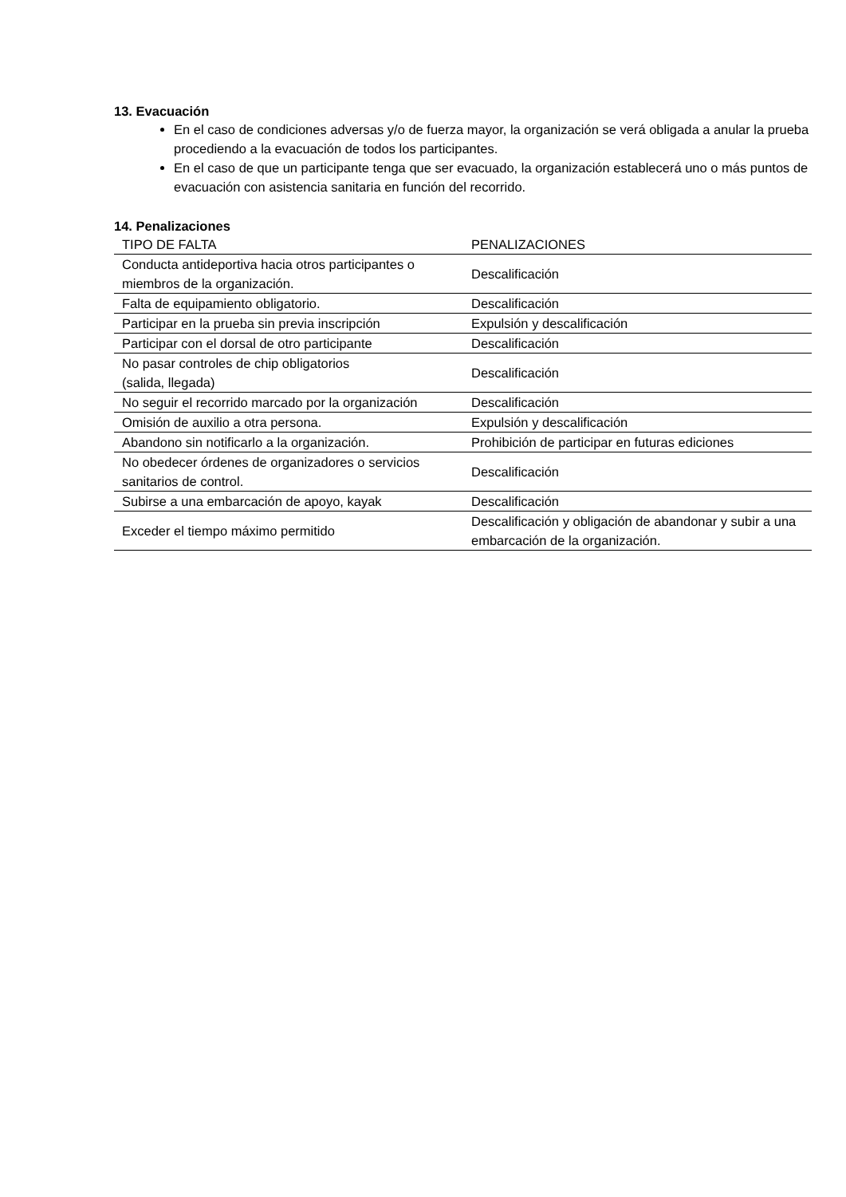13. Evacuación
En el caso de condiciones adversas y/o de fuerza mayor, la organización se verá obligada a anular la prueba procediendo a la evacuación de todos los participantes.
En el caso de que un participante tenga que ser evacuado, la organización establecerá uno o más puntos de evacuación con asistencia sanitaria en función del recorrido.
14. Penalizaciones
| TIPO DE FALTA | PENALIZACIONES |
| --- | --- |
| Conducta antideportiva hacia otros participantes o miembros de la organización. | Descalificación |
| Falta de equipamiento obligatorio. | Descalificación |
| Participar en la prueba sin previa inscripción | Expulsión y descalificación |
| Participar con el dorsal de otro participante | Descalificación |
| No pasar controles de chip obligatorios (salida, llegada) | Descalificación |
| No seguir el recorrido marcado por la organización | Descalificación |
| Omisión de auxilio a otra persona. | Expulsión y descalificación |
| Abandono sin notificarlo a la organización. | Prohibición de participar en futuras ediciones |
| No obedecer órdenes de organizadores o servicios sanitarios de control. | Descalificación |
| Subirse a una embarcación de apoyo, kayak | Descalificación |
| Exceder el tiempo máximo permitido | Descalificación y obligación de abandonar y subir a una embarcación de la organización. |